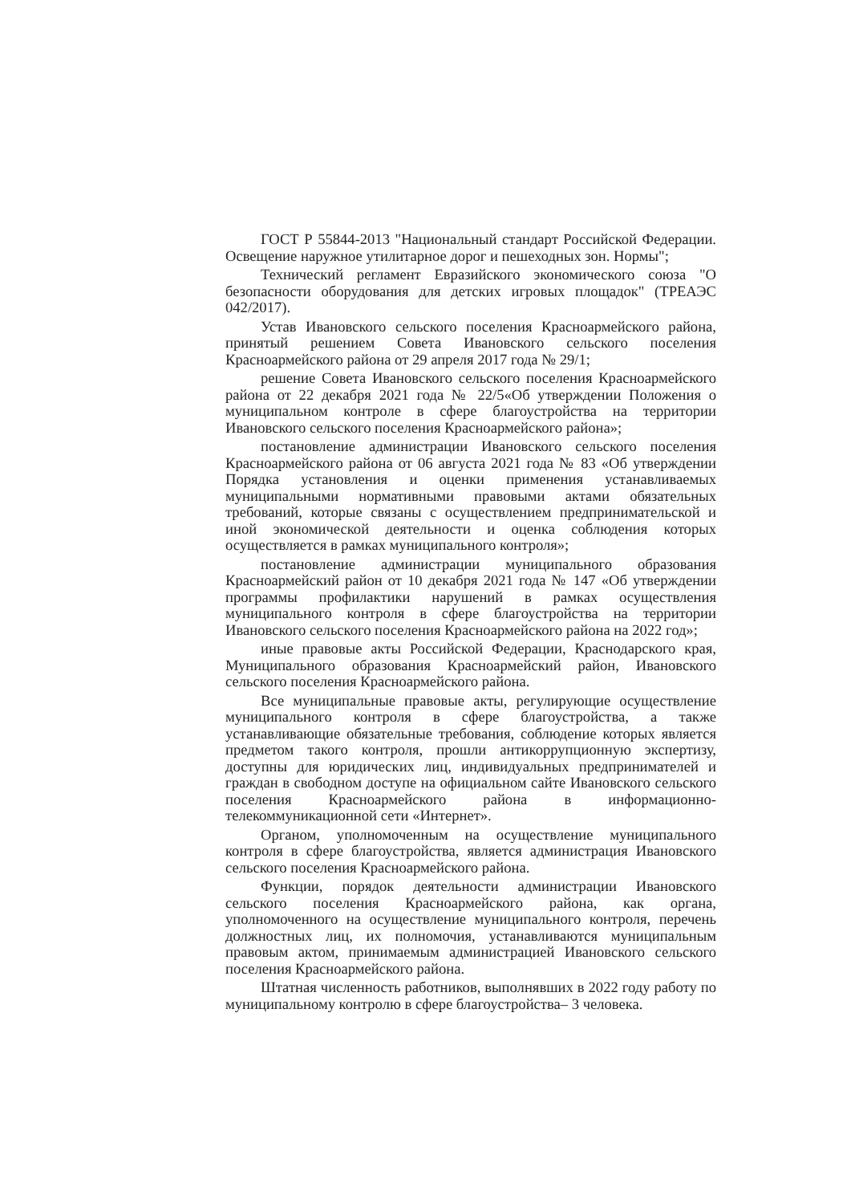ГОСТ Р 55844-2013 "Национальный стандарт Российской Федерации. Освещение наружное утилитарное дорог и пешеходных зон. Нормы";
Технический регламент Евразийского экономического союза "О безопасности оборудования для детских игровых площадок" (ТРЕАЭС 042/2017).
Устав Ивановского сельского поселения Красноармейского района, принятый решением Совета Ивановского сельского поселения Красноармейского района от 29 апреля 2017 года № 29/1;
решение Совета Ивановского сельского поселения Красноармейского района от 22 декабря 2021 года № 22/5«Об утверждении Положения о муниципальном контроле в сфере благоустройства на территории Ивановского сельского поселения Красноармейского района»;
постановление администрации Ивановского сельского поселения Красноармейского района от 06 августа 2021 года № 83 «Об утверждении Порядка установления и оценки применения устанавливаемых муниципальными нормативными правовыми актами обязательных требований, которые связаны с осуществлением предпринимательской и иной экономической деятельности и оценка соблюдения которых осуществляется в рамках муниципального контроля»;
постановление администрации муниципального образования Красноармейский район от 10 декабря 2021 года № 147 «Об утверждении программы профилактики нарушений в рамках осуществления муниципального контроля в сфере благоустройства на территории Ивановского сельского поселения Красноармейского района на 2022 год»;
иные правовые акты Российской Федерации, Краснодарского края, Муниципального образования Красноармейский район, Ивановского сельского поселения Красноармейского района.
Все муниципальные правовые акты, регулирующие осуществление муниципального контроля в сфере благоустройства, а также устанавливающие обязательные требования, соблюдение которых является предметом такого контроля, прошли антикоррупционную экспертизу, доступны для юридических лиц, индивидуальных предпринимателей и граждан в свободном доступе на официальном сайте Ивановского сельского поселения Красноармейского района в информационно-телекоммуникационной сети «Интернет».
Органом, уполномоченным на осуществление муниципального контроля в сфере благоустройства, является администрация Ивановского сельского поселения Красноармейского района.
Функции, порядок деятельности администрации Ивановского сельского поселения Красноармейского района, как органа, уполномоченного на осуществление муниципального контроля, перечень должностных лиц, их полномочия, устанавливаются муниципальным правовым актом, принимаемым администрацией Ивановского сельского поселения Красноармейского района.
Штатная численность работников, выполнявших в 2022 году работу по муниципальному контролю в сфере благоустройства– 3 человека.